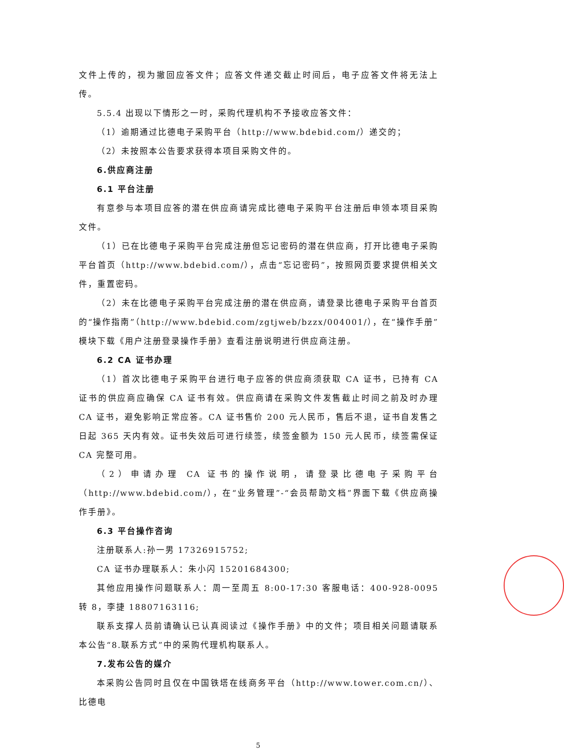文件上传的，视为撤回应答文件；应答文件递交截止时间后，电子应答文件将无法上传。
5.5.4 出现以下情形之一时，采购代理机构不予接收应答文件：
（1）逾期通过比德电子采购平台（http://www.bdebid.com/）递交的；
（2）未按照本公告要求获得本项目采购文件的。
6.供应商注册
6.1 平台注册
有意参与本项目应答的潜在供应商请完成比德电子采购平台注册后申领本项目采购文件。
（1）已在比德电子采购平台完成注册但忘记密码的潜在供应商，打开比德电子采购平台首页（http://www.bdebid.com/），点击“忘记密码”，按照网页要求提供相关文件，重置密码。
（2）未在比德电子采购平台完成注册的潜在供应商，请登录比德电子采购平台首页的“操作指南”（http://www.bdebid.com/zgtjweb/bzzx/004001/），在“操作手册”模块下载《用户注册登录操作手册》查看注册说明进行供应商注册。
6.2 CA 证书办理
（1）首次比德电子采购平台进行电子应答的供应商须获取 CA 证书，已持有 CA 证书的供应商应确保 CA 证书有效。供应商请在采购文件发售截止时间之前及时办理 CA 证书，避免影响正常应答。CA 证书售价 200 元人民币，售后不退，证书自发售之日起 365 天内有效。证书失效后可进行续签，续签金额为 150 元人民币，续签需保证 CA 完整可用。
（2）申请办理 CA 证书的操作说明，请登录比德电子采购平台（http://www.bdebid.com/），在“业务管理”-“会员帮助文档”界面下载《供应商操作手册》。
6.3 平台操作咨询
注册联系人:孙一男 17326915752;
CA 证书办理联系人：朱小闪 15201684300;
其他应用操作问题联系人：周一至周五 8:00-17:30 客服电话：400-928-0095 转 8，李捷 18807163116;
联系支撑人员前请确认已认真阅读过《操作手册》中的文件；项目相关问题请联系本公告“8.联系方式”中的采购代理机构联系人。
7.发布公告的媒介
本采购公告同时且仅在中国铁塔在线商务平台（http://www.tower.com.cn/）、比德电
5